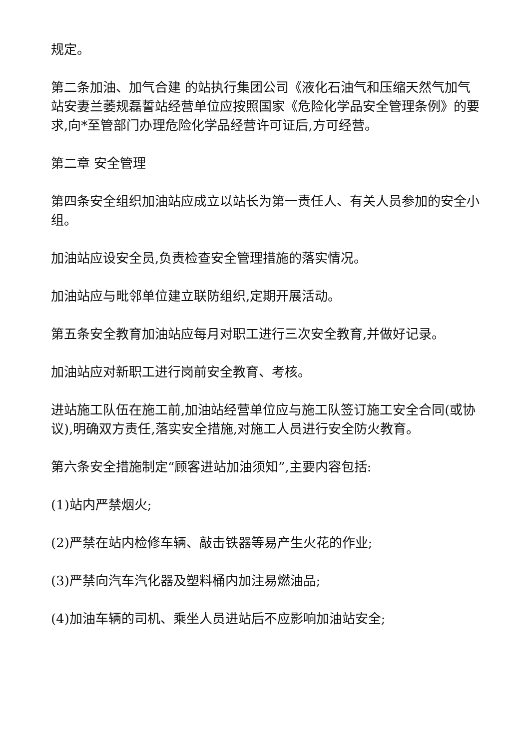规定。
第二条加油、加气合建 的站执行集团公司《液化石油气和压缩天然气加气站安妻兰萎规磊誓站经营单位应按照国家《危险化学品安全管理条例》的要求,向*至管部门办理危险化学品经营许可证后,方可经营。
第二章 安全管理
第四条安全组织加油站应成立以站长为第一责任人、有关人员参加的安全小组。
加油站应设安全员,负责检查安全管理措施的落实情况。
加油站应与毗邻单位建立联防组织,定期开展活动。
第五条安全教育加油站应每月对职工进行三次安全教育,并做好记录。
加油站应对新职工进行岗前安全教育、考核。
进站施工队伍在施工前,加油站经营单位应与施工队签订施工安全合同(或协议),明确双方责任,落实安全措施,对施工人员进行安全防火教育。
第六条安全措施制定“顾客进站加油须知”,主要内容包括:
(1)站内严禁烟火;
(2)严禁在站内检修车辆、敲击铁器等易产生火花的作业;
(3)严禁向汽车汽化器及塑料桶内加注易燃油品;
(4)加油车辆的司机、乘坐人员进站后不应影响加油站安全;